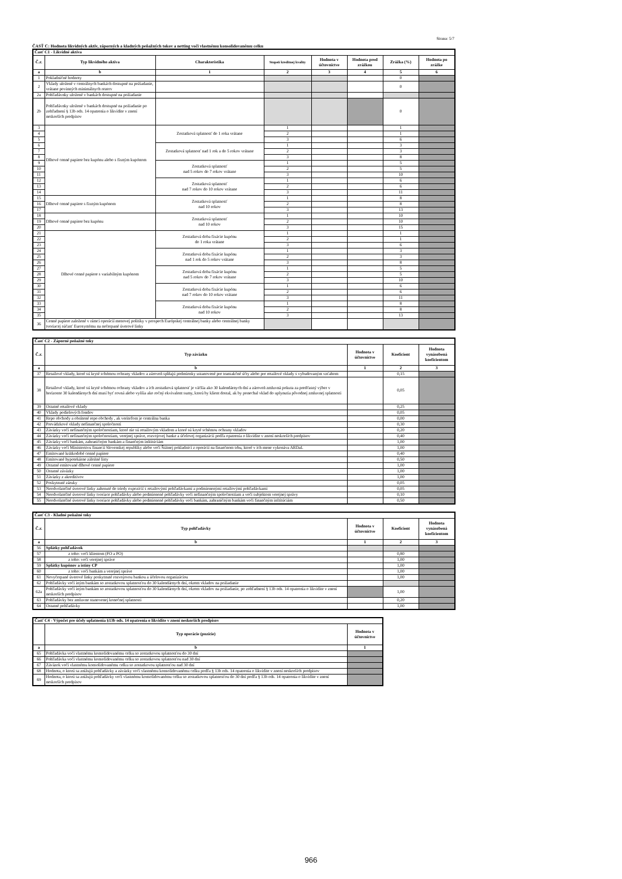Strana: 5/7
ČASŤ C: Hodnota likvidných aktív, záporných a kladných peňažných tokov a netting voči vlastnému konsolidovanému celku
| Časť C1 - Likvidné aktíva | | | | | | | |
| --- | --- | --- | --- | --- | --- | --- | --- |
| Č.r. | Typ likvidného aktíva | Charakteristika | Stupeň kreditnej kvality | Hodnota v účtovníctve | Hodnota pred zrážkou | Zrážka (%) | Hodnota po zrážke |
| a | b | 1 | 2 | 3 | 4 | 5 | 6 |
| 1 | Pokladničné hodnoty | | | | | 0 | |
| 2 | Vklady uložené v centrálnych bankách dostupné na požiadanie, vrátane povinných minimálnych rezerv | | | | | 0 | |
| 2a | Pohľadávnky uložené v bankách dostupné na požiadanie | | | | | | |
| 2b | Pohľadávnky uložené v bankách dostupné na požiadanie po zohľadnení § 13b ods. 14 opatrenia o likvidite v znení neskorších predpisov | | | | | 0 | |
| 3 | Dlhové cenné papiere bez kupónu alebo s fixným kupónom | Zostatková splatnosť do 1 roka vrátane | 1 | | | 1 | |
| 4 | | | 2 | | | 1 | |
| 5 | | | 3 | | | 6 | |
| 6 | | Zostatková splatnosť nad 1 rok a do 5 rokov vrátane | 1 | | | 3 | |
| 7 | | | 2 | | | 3 | |
| 8 | | | 3 | | | 8 | |
| 9 | | Zostatková splatnosť nad 5 rokov do 7 rokov vrátane | 1 | | | 5 | |
| 10 | | | 2 | | | 5 | |
| 11 | | | 3 | | | 10 | |
| 12 | | Zostatková splatnosť nad 7 rokov do 10 rokov vrátane | 1 | | | 6 | |
| 13 | | | 2 | | | 6 | |
| 14 | | | 3 | | | 11 | |
| 15 | Dlhové cenné papiere s fixným kupónom | Zostatková splatnosť nad 10 rokov | 1 | | | 8 | |
| 16 | | | 2 | | | 8 | |
| 17 | | | 3 | | | 13 | |
| 18 | Dlhové cenné papiere bez kupónu | Zostatková splatnosť nad 10 rokov | 1 | | | 10 | |
| 19 | | | 2 | | | 10 | |
| 20 | | | 3 | | | 15 | |
| 21 | Dlhové cenné papiere s variabilným kupónom | Zostatková doba fixácie kupónu do 1 roka vrátane | 1 | | | 1 | |
| 22 | | | 2 | | | 1 | |
| 23 | | | 3 | | | 6 | |
| 24 | | Zostatková doba fixácie kupónu nad 1 rok do 5 rokov vrátane | 1 | | | 3 | |
| 25 | | | 2 | | | 3 | |
| 26 | | | 3 | | | 8 | |
| 27 | | Zostatková doba fixácie kupónu nad 5 rokov do 7 rokov vrátane | 1 | | | 5 | |
| 28 | | | 2 | | | 5 | |
| 29 | | | 3 | | | 10 | |
| 30 | | Zostatková doba fixácie kupónu nad 7 rokov do 10 rokov vrátane | 1 | | | 6 | |
| 31 | | | 2 | | | 6 | |
| 32 | | | 3 | | | 11 | |
| 33 | | Zostatková doba fixácie kupónu nad 10 rokov | 1 | | | 8 | |
| 34 | | | 2 | | | 8 | |
| 35 | | | 3 | | | 13 | |
| 36 | Cenné papiere založené v rámci operácií menovej politiky v prospech Európskej centrálnej banky alebo centrálnej banky tvoriacej súčasť Eurosystému na nečerpané úverové linky | | | | | | |
| Časť C2 - Záporné peňažné toky | | | | |
| --- | --- | --- | --- | --- |
| Č.r. | Typ záväzku | Hodnota v účtovníctve | Koeficient | Hodnota vynásobená koeficientom |
| a | b | 1 | 2 | 3 |
| 37 | Retailové vklady, ktoré sú kryté schémou ochrany vkladov a zároveň spĺňajú podmienky ustanovené pre transakčné účty alebo pre retailové vklady s vybudovaným vzťahom | | 0,15 | |
| 38 | Retailové vklady, ktoré sú kryté schémou ochrany vkladov a ich zostatková splatnosť je väčšia ako 30 kalendárnych dní a zároveň zmluvná pokuta za predčasný výber v horizonte 30 kalendárnych dní musí byť rovná alebo vyššia ako ročný ekvivalent sumy, ktorú by klient dostal, ak by ponechal vklad do uplynutia pôvodnej zmluvnej splatnosti | | 0,05 | |
| 39 | Ostatné retailové vklady | | 0,25 | |
| 40 | Vklady podielových fondov | | 0,05 | |
| 41 | Repo obchody a obrátené repo obchody , ak veriteľom je centrálna banka | | 0,00 | |
| 42 | Prevádzkové vklady nefinančnej spoločnosti | | 0,30 | |
| 43 | Záväzky voči nefinančným spoločnostiam, ktoré nie sú retailovým vkladom a ktoré sú kryté schémou ochrany vkladov | | 0,20 | |
| 44 | Záväzky voči nefinančným spoločnostiam, verejnej správe, rozvojovej banke a účelovej organizácii podľa opatrenia o likvidite v znení neskorších predpisov | | 0,40 | |
| 45 | Záväzky voči bankám, zahraničným bankám a finančným inštitúciám | | 1,00 | |
| 46 | Záväzky voči Ministerstvu financií Slovenskej republiky alebo voči Štátnej pokladnici z operácií na finančnom trhu, ktoré v ich mene vykonáva ARDaL | | 1,00 | |
| 47 | Emitované krátkodobé cenné papiere | | 0,40 | |
| 48 | Emitované hypotekárne záložné listy | | 0,50 | |
| 49 | Ostatné emitované dlhové cenné papiere | | 1,00 | |
| 50 | Ostatné záväzky | | 1,00 | |
| 51 | Záväzky z akreditívov | | 1,00 | |
| 52 | Poskytnuté záruky | | 0,05 | |
| 53 | Neodvolateľné úverové linky zahrnuté do triedy expozícií s retailovými pohľadávkami a podmienenými retailovými pohľadávkami | | 0,05 | |
| 54 | Neodvolateľné úverové linky tvoriace pohľadávky alebo podmienené pohľadávky voči nefinančným spoločnostiam a voči subjektom verejnej správy | | 0,10 | |
| 55 | Neodvolateľné úverové linky tvoriace pohľadávky alebo podmienené pohľadávky voči bankám, zahraničným bankám voči finančným inštitúciám | | 0,50 | |
| Časť C3 - Kladné peňažné toky | | | | |
| --- | --- | --- | --- | --- |
| Č.r. | Typ pohľadávky | Hodnota v účtovníctve | Koeficient | Hodnota vynásobená koeficientom |
| a | b | 1 | 2 | 3 |
| 56 | Splátky pohľadávok | | | |
| 57 | z toho: voči klientom (FO a PO) | | 0,80 | |
| 58 | z toho: voči verejnej správe | | 1,00 | |
| 59 | Splátky kupónov a istiny CP | | 1,00 | |
| 60 | z toho: voči bankám a verejnej správe | | 1,00 | |
| 61 | Nevyčerpané úverové linky poskytnuté rozvojovou bankou a účelovou organizáciou | | 1,00 | |
| 62 | Pohľadávky voči iným bankám so zostatkovou splatnosťou do 30 kalendárnych dní, okrem vkladov na požiadanie | | | |
| 62a | Pohľadávky voči iným bankám so zostatkovou splatnosťou do 30 kalendárnych dní, okrem vkladov na požiadanie, po zohľadnení § 13b ods. 14 opatrenia o likvidite v znení neskorších predpisov | | 1,00 | |
| 63 | Pohľadávky bez zmluvne stanovenej konečnej splatnosti | | 0,20 | |
| 64 | Ostatné pohľadávky | | 1,00 | |
| Časť C4 - Výpočet pre účely uplatnenia §13b ods. 14 opatrenia o likvidite v znení neskorších predpisov | | |
| --- | --- | --- |
| | Typ operácie (pozície) | Hodnota v účtovníctve |
| a | b | 1 |
| 65 | Pohľadávka voči vlastnému konsolidovanému celku so zostatkovou splatnosťou do 30 dní | |
| 66 | Pohľadávka voči vlastnému konsolidovanému celku so zostatkovou splatnosťou nad 30 dní | |
| 67 | Záväzok voči vlastnému konsolidovanému celku so zostatkovou splatnosťou nad 30 dní | |
| 68 | Hodnota, o ktorú sa znižujú pohľadávky a záväzky voči vlastnému konsolidovanému celku podľa § 13b ods. 14 opatrenia o likvidite v znení neskorších predpisov | |
| 69 | Hodnota, o ktorú sa znižujú pohľadávky voči vlastnému konsolidovanému celku so zostatkovou splatnosťou do 30 dní podľa § 13b ods. 14 opatrenia o likvidite v znení neskorších predpisov | |
966